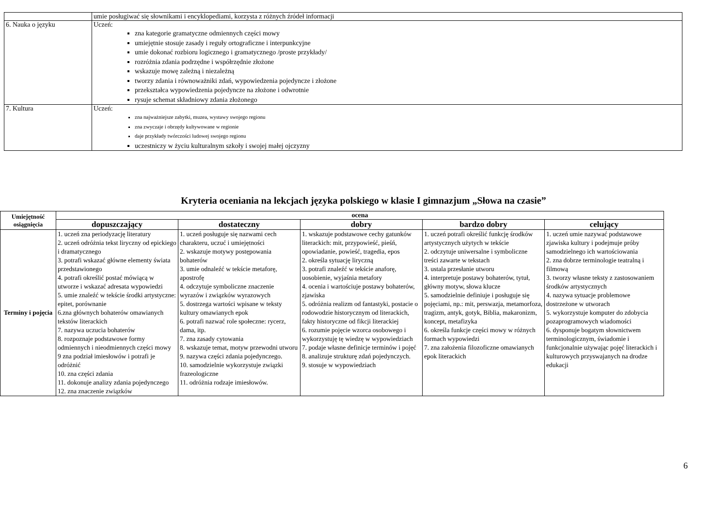| | umie posługiwać się słownikami i encyklopediami, korzysta z różnych źródeł informacji |
| 6. Nauka o języku | Uczeń: zna kategorie gramatyczne odmiennych części mowy umiejętnie stosuje zasady i reguły ortograficzne i interpunkcyjne umie dokonać rozbioru logicznego i gramatycznego /proste przykłady/ rozróżnia zdania podrzędne i współrzędnie złożone wskazuje mowę zależną i niezależną tworzy zdania i równoważniki zdań, wypowiedzenia pojedyncze i złożone przekształca wypowiedzenia pojedyncze na złożone i odwrotnie rysuje schemat składniowy zdania złożonego |
| 7. Kultura | Uczeń: zna najważniejsze zabytki, muzea, wystawy swojego regionu zna zwyczaje i obrzędy kultywowane w regionie daje przykłady twórczości ludowej swojego regionu uczestniczy w życiu kulturalnym szkoły i swojej małej ojczyzny |
Kryteria oceniania na lekcjach języka polskiego w klasie I gimnazjum „Słowa na czasie”
| Umiejętność osiągnięcia | ocena | | | | |
| --- | --- | --- | --- | --- | --- |
| | dopuszczający | dostateczny | dobry | bardzo dobry | celujący |
| Terminy i pojęcia | 1. uczeń zna periodyzację literatury 2. uczeń odróżnia tekst liryczny od epickiego i dramatycznego 3. potrafi wskazać główne elementy świata przedstawionego 4. potrafi określić postać mówiącą w utworze i wskazać adresata wypowiedzi 5. umie znaleźć w tekście środki artystyczne: epitet, porównanie 6.zna głównych bohaterów omawianych tekstów literackich 7. nazywa uczucia bohaterów 8. rozpoznaje podstawowe formy odmiennych i nieodmiennych części mowy 9 zna podział imiesłowów i potrafi je odróżnić 10. zna części zdania 11. dokonuje analizy zdania pojedynczego 12. zna znaczenie związków | 1. uczeń posługuje się nazwami cech charakteru, uczuć i umiejętności 2. wskazuje motywy postępowania bohaterów 3. umie odnaleźć w tekście metaforę, apostrofę 4. odczytuje symboliczne znaczenie wyrazów i związków wyrazowych 5. dostrzega wartości wpisane w teksty kultury omawianych epok 6. potrafi nazwać role społeczne: rycerz, dama, itp. 7. zna zasady cytowania 8. wskazuje temat, motyw przewodni utworu 9. nazywa części zdania pojedynczego. 10. samodzielnie wykorzystuje związki frazeologiczne 11. odróżnia rodzaje imiesłowów. | 1. wskazuje podstawowe cechy gatunków literackich: mit, przypowieść, pieśń, opowiadanie, powieść, tragedia, epos 2. określa sytuację liryczną 3. potrafi znaleźć w tekście anaforę, uosobienie, wyjaśnia metafory 4. ocenia i wartościuje postawy bohaterów, zjawiska 5. odróżnia realizm od fantastyki, postacie o rodowodzie historycznym od literackich, fakty historyczne od fikcji literackiej 6. rozumie pojęcie wzorca osobowego i wykorzystuję tę wiedzę w wypowiedziach 7. podaje własne definicje terminów i pojęć 8. analizuje strukturę zdań pojedynczych. 9. stosuje w wypowiedziach | 1. uczeń potrafi określić funkcję środków artystycznych użytych w tekście 2. odczytuje uniwersalne i symboliczne treści zawarte w tekstach 3. ustala przesłanie utworu 4. interpretuje postawy bohaterów, tytuł, główny motyw, słowa klucze 5. samodzielnie definiuje i posługuje się pojęciami, np.: mit, perswazja, metamorfoza, tragizm, antyk, gotyk, Biblia, makaronizm, koncept, metafizyka 6. określa funkcje części mowy w różnych formach wypowiedzi 7. zna założenia filozoficzne omawianych epok literackich | 1. uczeń umie nazywać podstawowe zjawiska kultury i podejmuje próby samodzielnego ich wartościowania 2. zna dobrze terminologie teatralną i filmową 3. tworzy własne teksty z zastosowaniem środków artystycznych 4. nazywa sytuacje problemowe dostrzeżone w utworach 5. wykorzystuje komputer do zdobycia pozaprogramowych wiadomości 6. dysponuje bogatym słownictwem terminologicznym, świadomie i funkcjonalnie używając pojęć literackich i kulturowych przyswajanych na drodze edukacji |
6